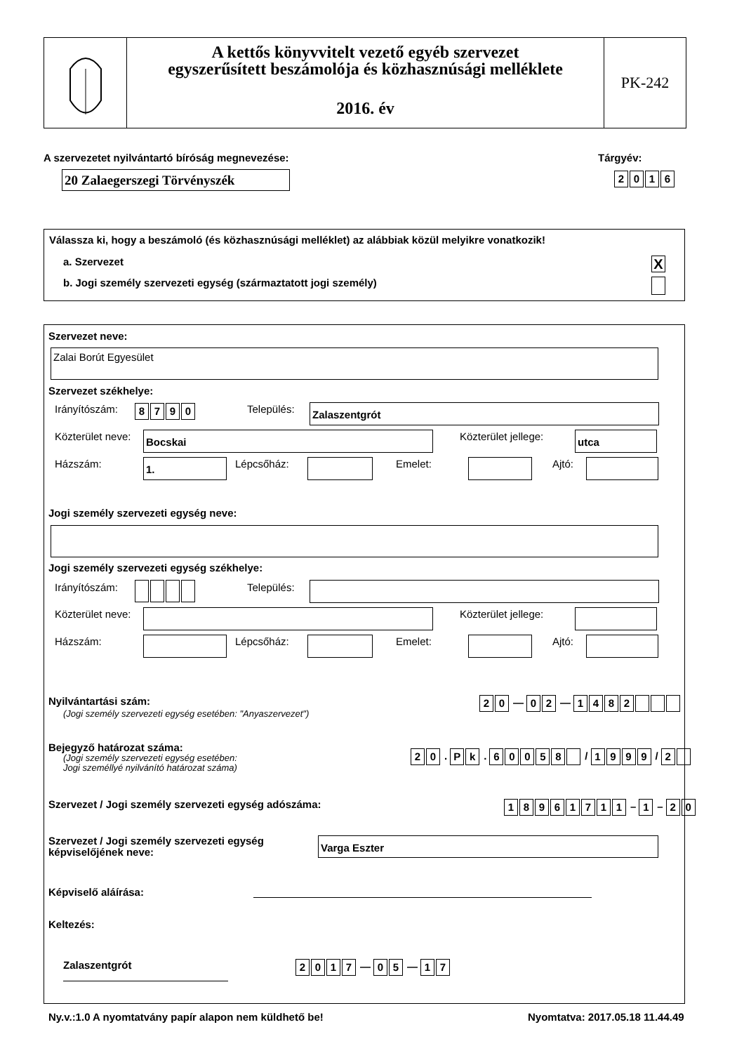A kettős könyvvitelt vezető egyéb szervezet
egyszerűsített beszámolója és közhasznúsági melléklete
2016. év
PK-242
A szervezetet nyilvántartó bíróság megnevezése:
Tárgyév:
20 Zalaegerszegi Törvényszék 2016
Válassza ki, hogy a beszámoló (és közhasznúsági melléklet) az alábbiak közül melyikre vonatkozik!
a. Szervezet X
b. Jogi személy szervezeti egység (származtatott jogi személy)
Szervezet neve:
Zalai Borút Egyesület
Szervezet székhelye:
Irányítószám: 8790 Település: Zalaszentgrót
Közterület neve: Bocskai Közterület jellege: utca
Házszám: 1. Lépcsőház: Emelet: Ajtó:
Jogi személy szervezeti egység neve:
Jogi személy szervezeti egység székhelye:
Irányítószám: Település:
Közterület neve: Közterület jellege:
Házszám: Lépcsőház: Emelet: Ajtó:
Nyilvántartási szám:
(Jogi személy szervezeti egység esetében: "Anyaszervezet")
20 — 02 — 1482
Bejegyző határozat száma:
(Jogi személy szervezeti egység esetében:
Jogi személlyé nyilvánító határozat száma)
20. Pk. 60058 / 1999 / 2
Szervezet / Jogi személy szervezeti egység adószáma:
18961711 – 1 – 20
Szervezet / Jogi személy szervezeti egység
képviselőjének neve:
Varga Eszter
Képviselő aláírása:
Keltezés:
Zalaszentgrót 2017 — 05 — 17
Ny.v.:1.0 A nyomtatvány papír alapon nem küldhető be!
Nyomtatva: 2017.05.18 11.44.49